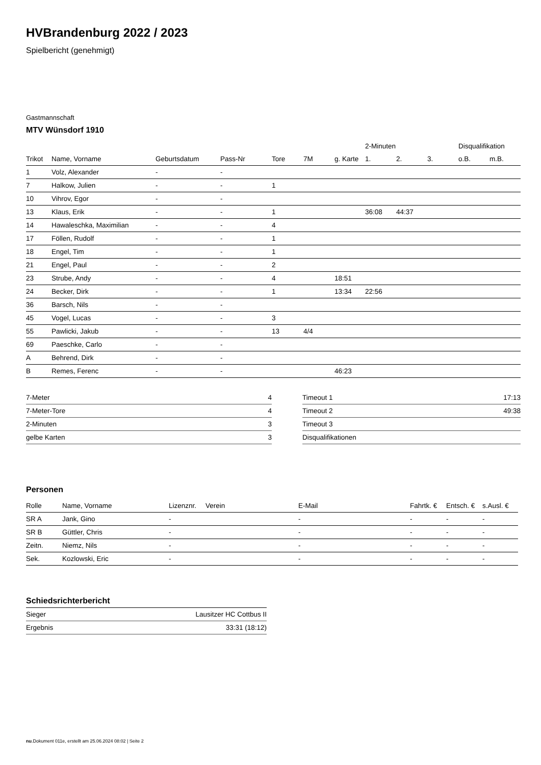HVBrandenburg 2022 / 2023
Spielbericht (genehmigt)
Gastmannschaft
MTV Wünsdorf 1910
| | | | | | | | 2-Minuten | | | Disqualifikation | |
| --- | --- | --- | --- | --- | --- | --- | --- | --- | --- | --- | --- |
| Trikot | Name, Vorname | Geburtsdatum | Pass-Nr | Tore | 7M | g. Karte | 1. | 2. | 3. | o.B. | m.B. |
| 1 | Volz, Alexander | - | - | | | | | | | | |
| 7 | Halkow, Julien | - | - | 1 | | | | | | | |
| 10 | Vihrov, Egor | - | - | | | | | | | | |
| 13 | Klaus, Erik | - | - | 1 | | | 36:08 | 44:37 | | | |
| 14 | Hawaleschka, Maximilian | - | - | 4 | | | | | | | |
| 17 | Föllen, Rudolf | - | - | 1 | | | | | | | |
| 18 | Engel, Tim | - | - | 1 | | | | | | | |
| 21 | Engel, Paul | - | - | 2 | | | | | | | |
| 23 | Strube, Andy | - | - | 4 | | 18:51 | | | | | |
| 24 | Becker, Dirk | - | - | 1 | | 13:34 | 22:56 | | | | |
| 36 | Barsch, Nils | - | - | | | | | | | | |
| 45 | Vogel, Lucas | - | - | 3 | | | | | | | |
| 55 | Pawlicki, Jakub | - | - | 13 | 4/4 | | | | | | |
| 69 | Paeschke, Carlo | - | - | | | | | | | | |
| A | Behrend, Dirk | - | - | | | | | | | | |
| B | Remes, Ferenc | - | - | | | 46:23 | | | | | |
| 7-Meter | 4 |
| 7-Meter-Tore | 4 |
| 2-Minuten | 3 |
| gelbe Karten | 3 |
| Timeout 1 | 17:13 |
| Timeout 2 | 49:38 |
| Timeout 3 | |
| Disqualifikationen | |
Personen
| Rolle | Name, Vorname | Lizenznr. | Verein | E-Mail | Fahrtk. € | Entsch. € | s.Ausl. € |
| --- | --- | --- | --- | --- | --- | --- | --- |
| SR A | Jank, Gino | - | | - | - | - | - |
| SR B | Güttler, Chris | - | | - | - | - | - |
| Zeitn. | Niemz, Nils | - | | - | - | - | - |
| Sek. | Kozlowski, Eric | - | | - | - | - | - |
Schiedsrichterbericht
| Sieger | Lausitzer HC Cottbus II |
| Ergebnis | 33:31 (18:12) |
nu.Dokument 011e, erstellt am 25.06.2024 08:02 | Seite 2